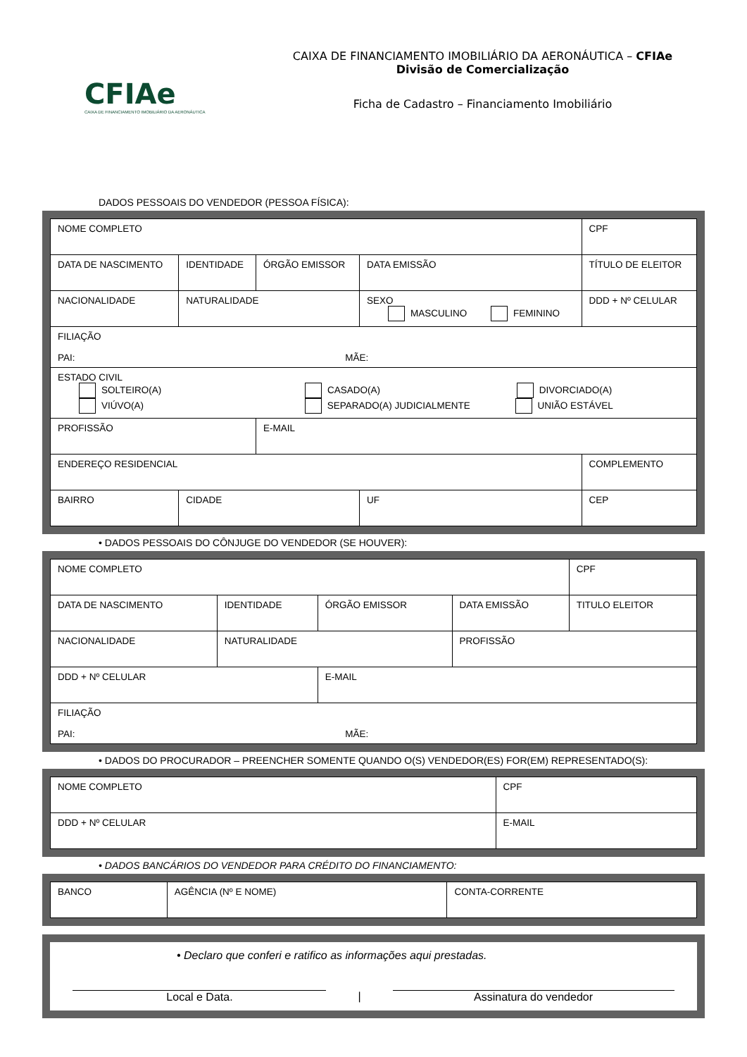CFIAe
CAIXA DE FINANCIAMENTO IMOBILIÁRIO DA AERONÁUTICA
CAIXA DE FINANCIAMENTO IMOBILIÁRIO DA AERONÁUTICA – CFIAe
Divisão de Comercialização
Ficha de Cadastro – Financiamento Imobiliário
DADOS PESSOAIS DO VENDEDOR (PESSOA FÍSICA):
| NOME COMPLETO | | | | | CPF | |
| DATA DE NASCIMENTO | IDENTIDADE | ÓRGÃO EMISSOR | DATA EMISSÃO | | TÍTULO DE ELEITOR | |
| NACIONALIDADE | NATURALIDADE | | SEXO MASCULINO FEMININO | | | DDD + Nº CELULAR |
| FILIAÇÃO PAI: MÃE: | | | | | | |
| ESTADO CIVIL SOLTEIRO(A) CASADO(A) DIVORCIADO(A) VIÚVO(A) SEPARADO(A) JUDICIALMENTE UNIÃO ESTÁVEL | | | | | | |
| PROFISSÃO | | E-MAIL | | | | |
| ENDEREÇO RESIDENCIAL | | | | | COMPLEMENTO | |
| BAIRRO | CIDADE | | UF | CEP | | |
• DADOS PESSOAIS DO CÔNJUGE DO VENDEDOR (SE HOUVER):
| NOME COMPLETO | | | | CPF |
| DATA DE NASCIMENTO | IDENTIDADE | ÓRGÃO EMISSOR | DATA EMISSÃO | TITULO ELEITOR |
| NACIONALIDADE | NATURALIDADE | | PROFISSÃO | |
| DDD + Nº CELULAR | | E-MAIL | | |
| FILIAÇÃO PAI: MÃE: | | | | |
• DADOS DO PROCURADOR – PREENCHER SOMENTE QUANDO O(S) VENDEDOR(ES) FOR(EM) REPRESENTADO(S):
| NOME COMPLETO | | CPF |
| DDD + Nº CELULAR | E-MAIL | |
• DADOS BANCÁRIOS DO VENDEDOR PARA CRÉDITO DO FINANCIAMENTO:
| BANCO | AGÊNCIA (Nº E NOME) | CONTA-CORRENTE |
• Declaro que conferi e ratifico as informações aqui prestadas.
Local e Data. | Assinatura do vendedor